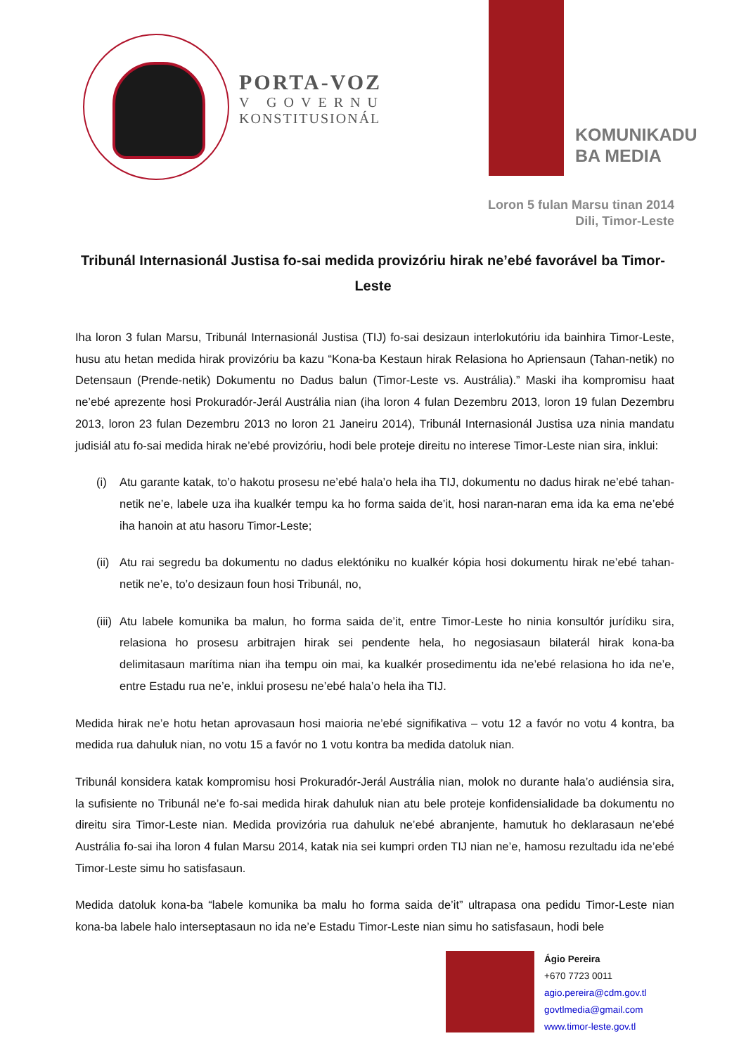PORTA-VOZ
V GOVERNU
KONSTITUSIONÁL
KOMUNIKADU
BA MEDIA
Loron 5 fulan Marsu tinan 2014
Dili, Timor-Leste
Tribunál Internasionál Justisa fo-sai medida provizóriu hirak ne’ebé favorável ba Timor-Leste
Iha loron 3 fulan Marsu, Tribunál Internasionál Justisa (TIJ) fo-sai desizaun interlokutóriu ida bainhira Timor-Leste, husu atu hetan medida hirak provizóriu ba kazu “Kona-ba Kestaun hirak Relasiona ho Apriensaun (Tahan-netik) no Detensaun (Prende-netik) Dokumentu no Dadus balun (Timor-Leste vs. Austrália).” Maski iha kompromisu haat ne’ebé aprezente hosi Prokuradór-Jerál Austrália nian (iha loron 4 fulan Dezembru 2013, loron 19 fulan Dezembru 2013, loron 23 fulan Dezembru 2013 no loron 21 Janeiru 2014), Tribunál Internasionál Justisa uza ninia mandatu judisiál atu fo-sai medida hirak ne’ebé provizóriu, hodi bele proteje direitu no interese Timor-Leste nian sira, inklui:
(i) Atu garante katak, to’o hakotu prosesu ne’ebé hala’o hela iha TIJ, dokumentu no dadus hirak ne’ebé tahan-netik ne’e, labele uza iha kualkér tempu ka ho forma saida de’it, hosi naran-naran ema ida ka ema ne’ebé iha hanoin at atu hasoru Timor-Leste;
(ii)
Atu rai segredu ba dokumentu no dadus elektóniku no kualkér kópia hosi dokumentu hirak ne’ebé tahan-netik ne’e, to’o desizaun foun hosi Tribunál, no,
(iii)
Atu labele komunika ba malun, ho forma saida de’it, entre Timor-Leste ho ninia konsultór jurídiku sira, relasiona ho prosesu arbitrajen hirak sei pendente hela, ho negosiasaun bilaterál hirak kona-ba delimitasaun marítima nian iha tempu oin mai, ka kualkér prosedimentu ida ne’ebé relasiona ho ida ne’e, entre Estadu rua ne’e, inklui prosesu ne’ebé hala’o hela iha TIJ.
Medida hirak ne’e hotu hetan aprovasaun hosi maioria ne’ebé signifikativa – votu 12 a favór no votu 4 kontra, ba medida rua dahuluk nian, no votu 15 a favór no 1 votu kontra ba medida datoluk nian.
Tribunál konsidera katak kompromisu hosi Prokuradór-Jerál Austrália nian, molok no durante hala’o audiénsia sira, la sufisiente no Tribunál ne’e fo-sai medida hirak dahuluk nian atu bele proteje konfidensialidade ba dokumentu no direitu sira Timor-Leste nian. Medida provizória rua dahuluk ne’ebé abranjente, hamutuk ho deklarasaun ne’ebé Austrália fo-sai iha loron 4 fulan Marsu 2014, katak nia sei kumpri orden TIJ nian ne’e, hamosu rezultadu ida ne’ebé Timor-Leste simu ho satisfasaun.
Medida datoluk kona-ba “labele komunika ba malu ho forma saida de’it” ultrapasa ona pedidu Timor-Leste nian kona-ba labele halo interseptasaun no ida ne’e Estadu Timor-Leste nian simu ho satisfasaun, hodi bele
Ágio Pereira
+670 7723 0011
agio.pereira@cdm.gov.tl
govtlmedia@gmail.com
www.timor-leste.gov.tl